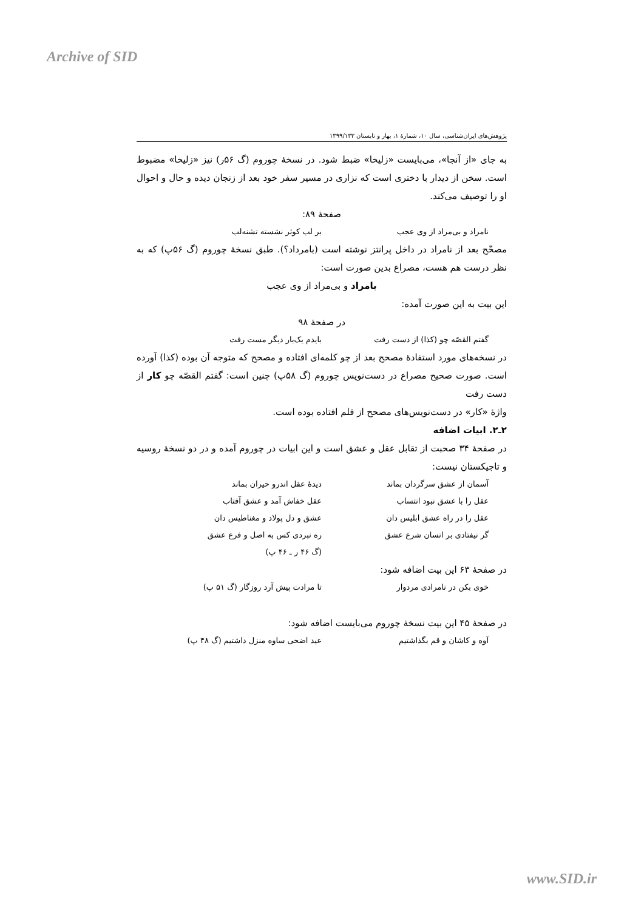Archive of SID
پژوهش‌های ایران‌شناسی، سال ۱۰، شمارهٔ ۱، بهار و تابستان ۱۳۹۹/۱۳۳
به جای «از آنجا»، می‌بایست «زلیخا» ضبط شود. در نسخهٔ چوروم (گ ۵۶ر) نیز «زلیخا» مضبوط است. سخن از دیدار با دختری است که نزاری در مسیر سفر خود بعد از زنجان دیده و حال و احوال او را توصیف می‌کند.
صفحهٔ ۸۹:
نامراد و بی‌مراد از وی عجب بر لب کوثر نشسته تشنه‌لب
مصحّح بعد از نامراد در داخل پرانتز نوشته است (بامرداد؟). طبق نسخهٔ چوروم (گ ۵۶پ) که به نظر درست هم هست، مصراع بدین صورت است:
بامراد و بی‌مراد از وی عجب
این بیت به این صورت آمده:
در صفحهٔ ۹۸
گفتم القصّه چو (کذا) از دست رفت بایدم یک‌بار دیگر مست رفت
در نسخه‌های مورد استفادهٔ مصحح بعد از چو کلمه‌ای افتاده و مصحح که متوجه آن بوده (کذا) آورده است. صورت صحیح مصراع در دست‌نویس چوروم (گ ۵۸پ) چنین است: گفتم القصّه چو کار از دست رفت
واژهٔ «کار» در دست‌نویس‌های مصحح از قلم افتاده بوده است.
۲ـ۲. ابیات اضافه
در صفحهٔ ۳۴ صحبت از تقابل عقل و عشق است و این ابیات در چوروم آمده و در دو نسخهٔ روسیه و تاجیکستان نیست:
آسمان از عشق سرگردان بماند دیدهٔ عقل اندرو حیران بماند
عقل را با عشق نبود انتساب عقل خفاش آمد و عشق آفتاب
عقل را در راه عشق ابلیس دان عشق و دل پولاد و مغناطیس دان
گر نیفتادی بر انسان شرع عشق ره نبردی کس به اصل و فرع عشق
(گ ۴۶ ر ـ ۴۶ پ)
در صفحهٔ ۶۳ این بیت اضافه شود:
خوی بکن در نامرادی مردوار تا مرادت پیش آرد روزگار (گ ۵۱ پ)
در صفحهٔ ۴۵ این بیت نسخهٔ چوروم می‌بایست اضافه شود:
آوه و کاشان و قم بگذاشتیم عید اضحی ساوه منزل داشتیم (گ ۴۸ پ)
www.SID.ir